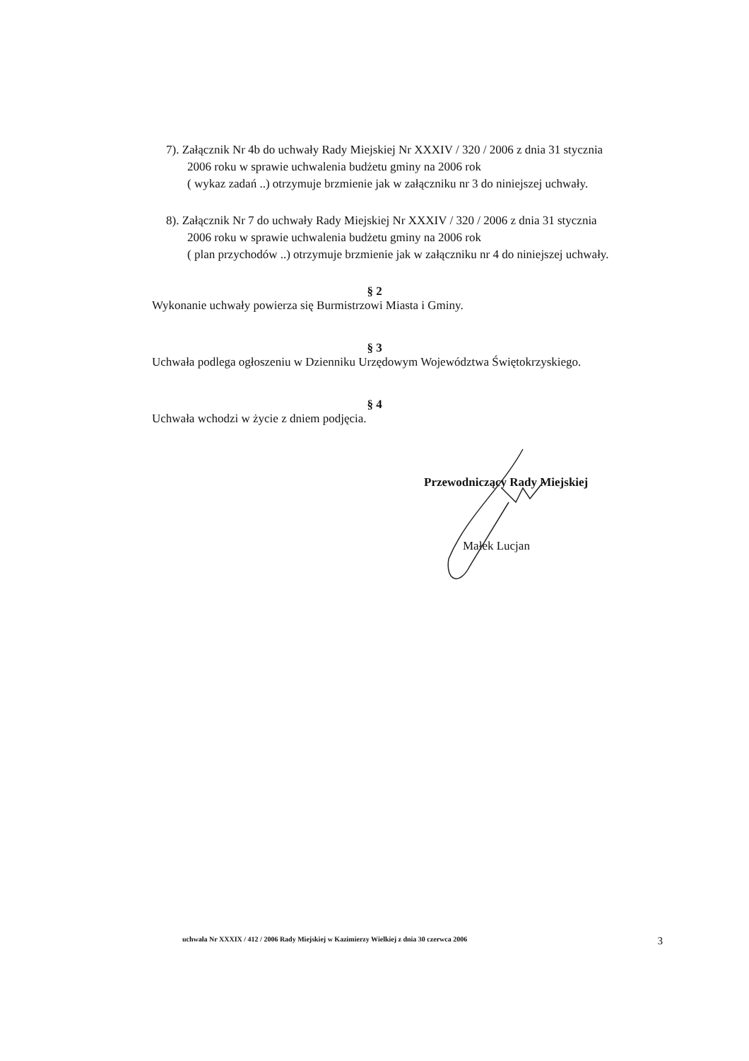7). Załącznik Nr 4b do uchwały Rady Miejskiej Nr XXXIV / 320 / 2006 z dnia 31 stycznia
2006 roku w sprawie uchwalenia budżetu gminy na 2006 rok
( wykaz zadań ..) otrzymuje brzmienie jak w załączniku nr 3 do niniejszej uchwały.
8). Załącznik Nr 7 do uchwały Rady Miejskiej Nr XXXIV / 320 / 2006 z dnia 31 stycznia
2006 roku w sprawie uchwalenia budżetu gminy na 2006 rok
( plan przychodów ..) otrzymuje brzmienie jak w załączniku nr 4 do niniejszej uchwały.
§ 2
Wykonanie uchwały powierza się Burmistrzowi Miasta i Gminy.
§ 3
Uchwała podlega ogłoszeniu w Dzienniku Urzędowym Województwa Świętokrzyskiego.
§ 4
Uchwała wchodzi w życie z dniem podjęcia.
Przewodniczący Rady Miejskiej
Małek Lucjan
uchwała Nr XXXIX / 412 / 2006 Rady Miejskiej w Kazimierzy Wielkiej z dnia 30 czerwca 2006 3